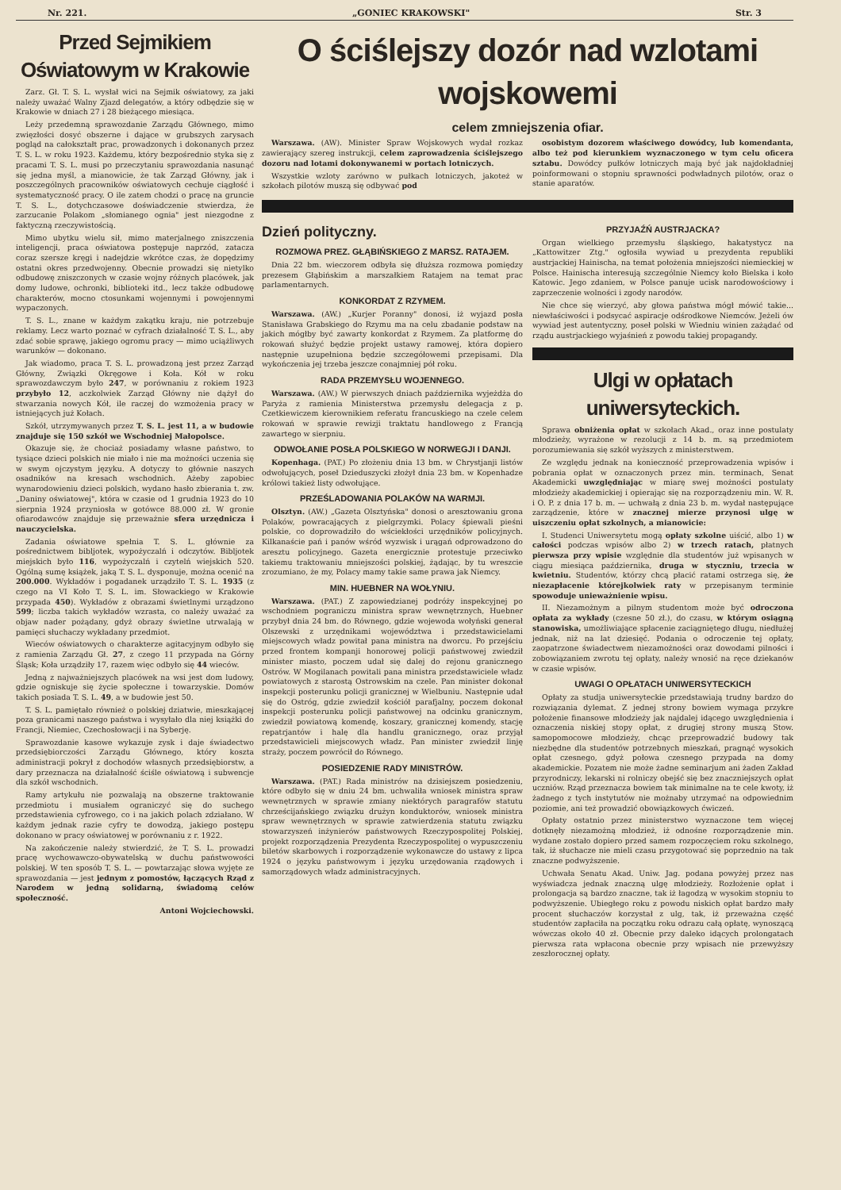Nr. 221. „GONIEC KRAKOWSKI" Str. 3
Przed Sejmikiem Oświatowym w Krakowie
Zarz. Gł. T. S. L. wysłał wici na Sejmik oświatowy, za jaki należy uważać Walny Zjazd delegatów, a który odbędzie się w Krakowie w dniach 27 i 28 bieżącego miesiąca.
Leży przedemną sprawozdanie Zarządu Głównego, mimo zwięzłości dosyć obszerne i dające w grubszych zarysach pogląd na całokształt prac, prowadzonych i dokonanych przez T. S. L. w roku 1923. Każdemu, który bezpośrednio styka się z pracami T. S. L. musi po przeczytaniu sprawozdania nasunąć się jedna myśl, a mianowicie, że tak Zarząd Główny, jak i poszczególnych pracowników oświatowych cechuje ciągłość i systematyczność pracy. O ile zatem chodzi o pracę na gruncie T. S. L., dotychczasowe doświadczenie stwierdza, że zarzucanie Polakom „słomianego ognia" jest niezgodne z faktyczną rzeczywistością.
Mimo ubytku wielu sił, mimo materjalnego zniszczenia inteligencji, praca oświatowa postępuje naprzód, zatacza coraz szersze kręgi i nadejdzie wkrótce czas, że dopędzimy ostatni okres przedwojenny. Obecnie prowadzi się nietylko odbudowę zniszczonych w czasie wojny różnych placówek, jak domy ludowe, ochronki, biblioteki itd., lecz także odbudowę charakterów, mocno ctosunkami wojennymi i powojennymi wypaczonych.
T. S. L., znane w każdym zakątku kraju, nie potrzebuje reklamy. Lecz warto poznać w cyfrach działalność T. S. L., aby zdać sobie sprawę, jakiego ogromu pracy — mimo uciążliwych warunków — dokonano.
Jak wiadomo, praca T. S. L. prowadzoną jest przez Zarząd Główny, Związki Okręgowe i Koła. Kół w roku sprawozdawczym było 247, w porównaniu z rokiem 1923 przybyło 12, aczkolwiek Zarząd Główny nie dążył do stwarzania nowych Kół, ile raczej do wzmożenia pracy w istniejących już Kołach.
Szkół, utrzymywanych przez T. S. L. jest 11, a w budowie znajduje się 150 szkół we Wschodniej Małopolsce.
Okazuje się, że chociaż posiadamy własne państwo, to tysiące dzieci polskich nie miało i nie ma możności uczenia się w swym ojczystym języku. A dotyczy to głównie naszych osadników na kresach wschodnich. Ażeby zapobiec wynarodowieniu dzieci polskich, wydano hasło zbierania t. zw. „Daniny oświatowej", która w czasie od 1 grudnia 1923 do 10 sierpnia 1924 przyniosła w gotówce 88.000 zł. W gronie ofiarodawców znajduje się przeważnie sfera urzędnicza i nauczycielska.
Zadania oświatowe spełnia T. S. L. głównie za pośrednictwem bibljotek, wypożyczalń i odczytów. Bibljotek miejskich było 116, wypożyczalń i czytelń wiejskich 520. Ogólną sumę książek, jaką T. S. L. dysponuje, można ocenić na 200.000. Wykładów i pogadanek urządziło T. S. L. 1935 (z czego na VI Koło T. S. L. im. Słowackiego w Krakowie przypada 450). Wykładów z obrazami świetlnymi urządzono 599; liczba takich wykładów wzrasta, co należy uważać za objaw nader pożądany, gdyż obrazy świetlne utrwalają w pamięci słuchaczy wykładany przedmiot.
Wieców oświatowych o charakterze agitacyjnym odbyło się z ramienia Zarządu Gł. 27, z czego 11 przypada na Górny Śląsk; Koła urządziły 17, razem więc odbyło się 44 wieców.
Jedną z najważniejszych placówek na wsi jest dom ludowy, gdzie ogniskuje się życie społeczne i towarzyskie. Domów takich posiada T. S. L. 49, a w budowie jest 50.
T. S. L. pamiętało również o polskiej dziatwie, mieszkającej poza granicami naszego państwa i wysyłało dla niej książki do Francji, Niemiec, Czechosłowacji i na Syberję.
Sprawozdanie kasowe wykazuje zysk i daje świadectwo przedsiębiorczości Zarządu Głównego, który koszta administracji pokrył z dochodów własnych przedsiębiorstw, a dary przeznacza na działalność ściśle oświatową i subwencje dla szkół wschodnich.
Ramy artykułu nie pozwalają na obszerne traktowanie przedmiotu i musiałem ograniczyć się do suchego przedstawienia cyfrowego, co i na jakich polach zdziałano. W każdym jednak razie cyfry te dowodzą, jakiego postępu dokonano w pracy oświatowej w porównaniu z r. 1922.
Na zakończenie należy stwierdzić, że T. S. L. prowadzi pracę wychowawczo-obywatelską w duchu państwowości polskiej. W ten sposób T. S. L. — powtarzając słowa wyjęte ze sprawozdania — jest jednym z pomostów, łączących Rząd z Narodem w jedną solidarną, świadomą celów społeczność.
Antoni Wojciechowski.
O ściślejszy dozór nad wzlotami wojskowemi
celem zmniejszenia ofiar.
Warszawa. (AW). Minister Spraw Wojskowych wydał rozkaz zawierający szereg instrukcji, celem zaprowadzenia ściślejszego dozoru nad lotami dokonywanemi w portach lotniczych.
Wszystkie wzloty zarówno w pułkach lotniczych, jakoteż w szkołach pilotów muszą się odbywać pod
osobistym dozorem właściwego dowódcy, lub komendanta, albo też pod kierunkiem wyznaczonego w tym celu oficera sztabu. Dowódcy pułków lotniczych mają być jak najdokładniej poinformowani o stopniu sprawności podwładnych pilotów, oraz o stanie aparatów.
Dzień polityczny.
ROZMOWA PREZ. GŁĄBIŃSKIEGO Z MARSZ. RATAJEM.
Dnia 22 bm. wieczorem odbyła się dłuższa rozmowa pomiędzy prezesem Głąbińskim a marszałkiem Ratajem na temat prac parlamentarnych.
KONKORDAT Z RZYMEM.
Warszawa. (AW.) „Kurjer Poranny" donosi, iż wyjazd posła Stanisława Grabskiego do Rzymu ma na celu zbadanie podstaw na jakich mógłby być zawarty konkordat z Rzymem. Za platformę do rokowań służyć będzie projekt ustawy ramowej, która dopiero następnie uzupełniona będzie szczegółowemi przepisami. Dla wykończenia jej trzeba jeszcze conajmniej pół roku.
RADA PRZEMYSŁU WOJENNEGO.
Warszawa. (AW.) W pierwszych dniach października wyjeżdża do Paryża z ramienia Ministerstwa przemysłu delegacja z p. Czetkiewiczem kierownikiem referatu francuskiego na czele celem rokowań w sprawie rewizji traktatu handlowego z Francją zawartego w sierpniu.
ODWOŁANIE POSŁA POLSKIEGO W NORWEGJI I DANJI.
Kopenhaga. (PAT.) Po złożeniu dnia 13 bm. w Chrystjanji listów odwołujących, poseł Dzieduszycki złożył dnia 23 bm. w Kopenhadze królowi takież listy odwołujące.
PRZEŚLADOWANIA POLAKÓW NA WARMJI.
Olsztyn. (AW.) „Gazeta Olsztyńska" donosi o aresztowaniu grona Polaków, powracających z pielgrzymki. Polacy śpiewali pieśni polskie, co doprowadziło do wściekłości urzędników policyjnych. Kilkanaście pań i panów wśród wyzwisk i urągań odprowadzono do aresztu policyjnego. Gazeta energicznie protestuje przeciwko takiemu traktowaniu mniejszości polskiej, żądając, by tu wreszcie zrozumiano, że my, Polacy mamy takie same prawa jak Niemcy.
MIN. HUEBNER NA WOŁYNIU.
Warszawa. (PAT.) Z zapowiedzianej podróży inspekcyjnej po wschodniem pograniczu ministra spraw wewnętrznych, Huebner przybył dnia 24 bm. do Równego, gdzie wojewoda wołyński generał Olszewski z urzędnikami województwa i przedstawicielami miejscowych władz powitał pana ministra na dworcu. Po przejściu przed frontem kompanji honorowej policji państwowej zwiedził minister miasto, poczem udał się dalej do rejonu granicznego Ostrów. W Mogilanach powitali pana ministra przedstawiciele władz powiatowych z starostą Ostrowskim na czele. Pan minister dokonał inspekcji posterunku policji granicznej w Wielbuniu. Następnie udał się do Ostróg, gdzie zwiedził kościół parafjalny, poczem dokonał inspekcji posterunku policji państwowej na odcinku granicznym, zwiedził powiatową komendę, koszary, granicznej komendy, stację repatrjantów i halę dla handlu granicznego, oraz przyjął przedstawicieli miejscowych władz. Pan minister zwiedził linję straży, poczem powrócił do Równego.
POSIEDZENIE RADY MINISTRÓW.
Warszawa. (PAT.) Rada ministrów na dzisiejszem posiedzeniu, które odbyło się w dniu 24 bm. uchwaliła wniosek ministra spraw wewnętrznych w sprawie zmiany niektórych paragrafów statutu chrześcijańskiego związku drużyn konduktorów, wniosek ministra spraw wewnętrznych w sprawie zatwierdzenia statutu związku stowarzyszeń inżynierów państwowych Rzeczypospolitej Polskiej, projekt rozporządzenia Prezydenta Rzeczypospolitej o wypuszczeniu biletów skarbowych i rozporządzenie wykonawcze do ustawy z lipca 1924 o języku państwowym i języku urzędowania rządowych i samorządowych władz administracyjnych.
PRZYJAŹŃ AUSTRJACKA?
Organ wielkiego przemysłu śląskiego, hakatystycz na „Kattowitzer Ztg." ogłosiła wywiad u prezydenta republiki austrjackiej Hainischa, na temat położenia mniejszości niemieckiej w Polsce. Hainischa interesują szczególnie Niemcy koło Bielska i koło Katowic. Jego zdaniem, w Polsce panuje ucisk narodowościowy i zaprzeczenie wolności i zgody narodów.
Nie chce się wierzyć, aby głowa państwa mógł mówić takie... niewłaściwości i podsycać aspiracje odśrodkowe Niemców. Jeżeli ów wywiad jest autentyczny, poseł polski w Wiedniu winien zażądać od rządu austrjackiego wyjaśnień z powodu takiej propagandy.
Ulgi w opłatach uniwersyteckich.
Sprawa obniżenia opłat w szkołach Akad., oraz inne postulaty młodzieży, wyrażone w rezolucji z 14 b. m. są przedmiotem porozumiewania się szkół wyższych z ministerstwem.
Ze względu jednak na konieczność przeprowadzenia wpisów i pobrania opłat w oznaczonych przez min. terminach, Senat Akademicki uwzględniając w miarę swej możności postulaty młodzieży akademickiej i opierając się na rozporządzeniu min. W. R. i O. P. z dnia 17 b. m. — uchwałą z dnia 23 b. m. wydał następujące zarządzenie, które w znacznej mierze przynosi ulgę w uiszczeniu opłat szkolnych, a mianowicie:
I. Studenci Uniwersytetu mogą opłaty szkolne uiścić, albo 1) w całości podczas wpisów albo 2) w trzech ratach, płatnych pierwsza przy wpisie względnie dla studentów już wpisanych w ciągu miesiąca października, druga w styczniu, trzecia w kwietniu. Studentów, którzy chcą płacić ratami ostrzega się, że niezapłacenie którejkolwiek raty w przepisanym terminie spowoduje unieważnienie wpisu.
II. Niezamożnym a pilnym studentom może być odroczona opłata za wykłady (czesne 50 zł.), do czasu, w którym osiągną stanowiska, umożliwiające spłacenie zaciągniętego długu, niedłużej jednak, niż na lat dziesięć. Podania o odroczenie tej opłaty, zaopatrzone świadectwem niezamożności oraz dowodami pilności i zobowiązaniem zwrotu tej opłaty, należy wnosić na ręce dziekanów w czasie wpisów.
UWAGI O OPŁATACH UNIWERSYTECKICH
Opłaty za studja uniwersyteckie przedstawiają trudny bardzo do rozwiązania dylemat. Z jednej strony bowiem wymaga przykre położenie finansowe młodzieży jak najdalej idącego uwzględnienia i oznaczenia niskiej stopy opłat, z drugiej strony muszą Stow. samopomocowe młodzieży, chcąc przeprowadzić budowy tak niezbędne dla studentów potrzebnych mieszkań, pragnąć wysokich opłat czesnego, gdyż połowa czesnego przypada na domy akademickie. Pozatem nie może żadne seminarjum ani żaden Zakład przyrodniczy, lekarski ni rolniczy obejść się bez znaczniejszych opłat uczniów. Rząd przeznacza bowiem tak minimalne na te cele kwoty, iż żadnego z tych instytutów nie możnaby utrzymać na odpowiednim poziomie, ani też prowadzić obowiązkowych ćwiczeń.
Opłaty ostatnio przez ministerstwo wyznaczone tem więcej dotknęły niezamożną młodzież, iż odnośne rozporządzenie min. wydane zostało dopiero przed samem rozpoczęciem roku szkolnego, tak, iż słuchacze nie mieli czasu przygotować się poprzednio na tak znaczne podwyższenie.
Uchwała Senatu Akad. Uniw. Jag. podana powyżej przez nas wyświadcza jednak znaczną ulgę młodzieży. Rozłożenie opłat i prolongacja są bardzo znaczne, tak iż łagodzą w wysokim stopniu to podwyższenie. Ubiegłego roku z powodu niskich opłat bardzo mały procent słuchaczów korzystał z ulg, tak, iż przeważna część studentów zapłaciła na początku roku odrazu całą opłatę, wynoszącą wówczas około 40 zł. Obecnie przy daleko idących prolongatach pierwsza rata wpłacona obecnie przy wpisach nie przewyższy zeszłorocznej opłaty.